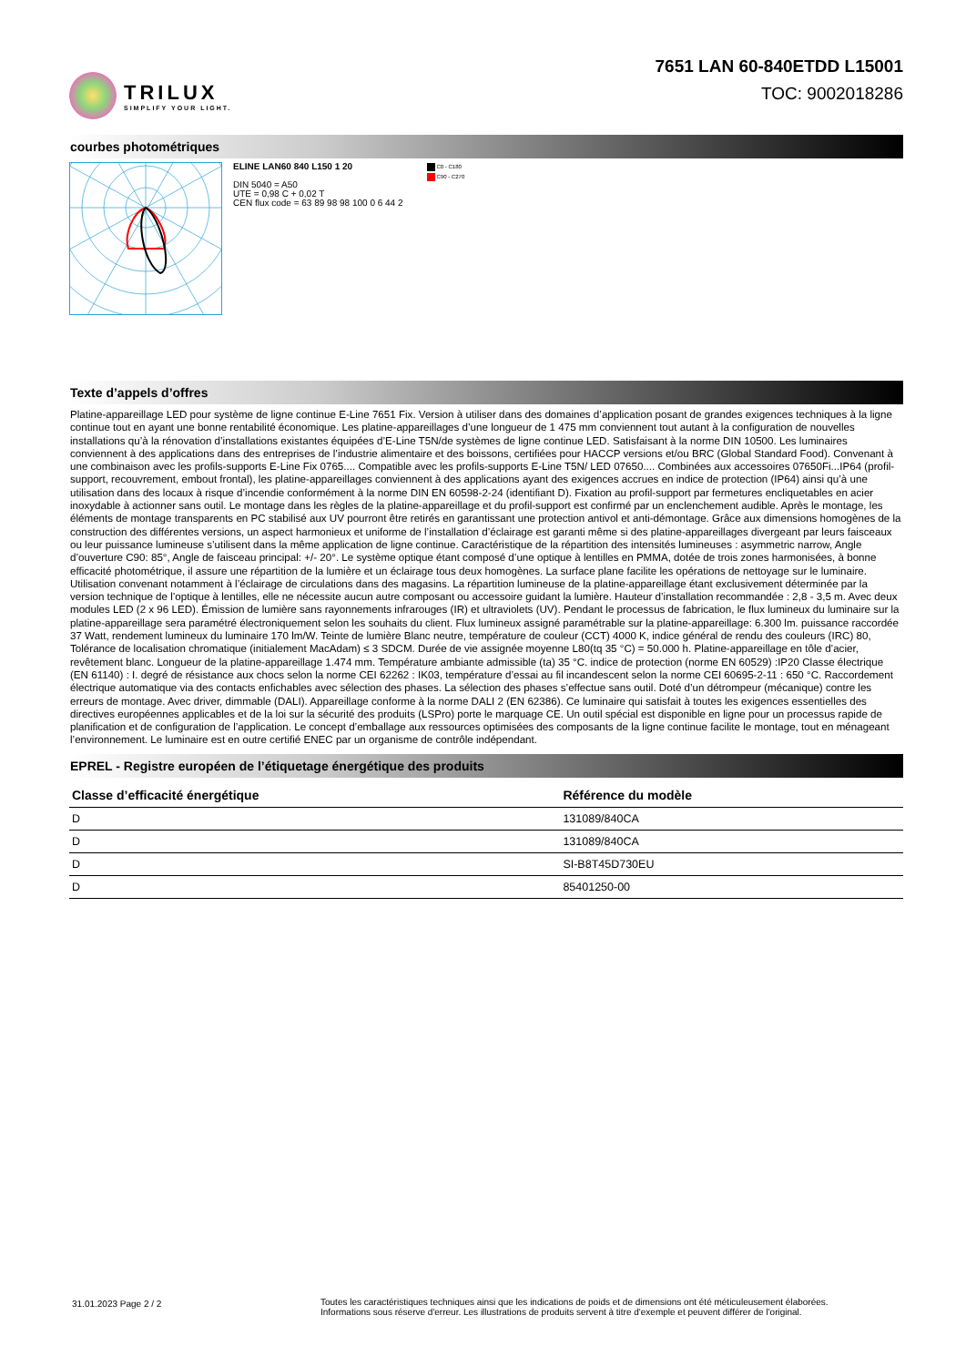TRILUX
SIMPLIFY YOUR LIGHT.
7651 LAN 60-840ETDD L15001
TOC: 9002018286
courbes photométriques
ELINE LAN60 840 L150 1 20
DIN 5040 = A50
UTE = 0,98 C + 0,02 T
CEN flux code = 63 89 98 98 100 0 6 44 2
C0 - C180
C90 - C270
Texte d’appels d’offres
Platine-appareillage LED pour système de ligne continue E-Line 7651 Fix. Version à utiliser dans des domaines d’application posant de grandes exigences techniques à la ligne continue tout en ayant une bonne rentabilité économique. Les platine-appareillages d’une longueur de 1 475 mm conviennent tout autant à la configuration de nouvelles installations qu’à la rénovation d’installations existantes équipées d’E-Line T5N/de systèmes de ligne continue LED. Satisfaisant à la norme DIN 10500. Les luminaires conviennent à des applications dans des entreprises de l’industrie alimentaire et des boissons, certifiées pour HACCP versions et/ou BRC (Global Standard Food). Convenant à une combinaison avec les profils-supports E-Line Fix 0765.... Compatible avec les profils-supports E-Line T5N/ LED 07650.... Combinées aux accessoires 07650Fi...IP64 (profil-support, recouvrement, embout frontal), les platine-appareillages conviennent à des applications ayant des exigences accrues en indice de protection (IP64) ainsi qu’à une utilisation dans des locaux à risque d’incendie conformément à la norme DIN EN 60598-2-24 (identifiant D). Fixation au profil-support par fermetures encliquetables en acier inoxydable à actionner sans outil. Le montage dans les règles de la platine-appareillage et du profil-support est confirmé par un enclenchement audible. Après le montage, les éléments de montage transparents en PC stabilisé aux UV pourront être retirés en garantissant une protection antivol et anti-démontage. Grâce aux dimensions homogènes de la construction des différentes versions, un aspect harmonieux et uniforme de l’installation d’éclairage est garanti même si des platine-appareillages divergeant par leurs faisceaux ou leur puissance lumineuse s’utilisent dans la même application de ligne continue. Caractéristique de la répartition des intensités lumineuses : asymmetric narrow, Angle d’ouverture C90: 85°, Angle de faisceau principal: +/- 20°. Le système optique étant composé d’une optique à lentilles en PMMA, dotée de trois zones harmonisées, à bonne efficacité photométrique, il assure une répartition de la lumière et un éclairage tous deux homogènes. La surface plane facilite les opérations de nettoyage sur le luminaire. Utilisation convenant notamment à l’éclairage de circulations dans des magasins. La répartition lumineuse de la platine-appareillage étant exclusivement déterminée par la version technique de l’optique à lentilles, elle ne nécessite aucun autre composant ou accessoire guidant la lumière. Hauteur d’installation recommandée : 2,8 - 3,5 m. Avec deux modules LED (2 x 96 LED). Émission de lumière sans rayonnements infrarouges (IR) et ultraviolets (UV). Pendant le processus de fabrication, le flux lumineux du luminaire sur la platine-appareillage sera paramétré électroniquement selon les souhaits du client. Flux lumineux assigné paramétrable sur la platine-appareillage: 6.300 lm. puissance raccordée 37 Watt, rendement lumineux du luminaire 170 lm/W. Teinte de lumière Blanc neutre, température de couleur (CCT) 4000 K, indice général de rendu des couleurs (IRC) 80, Tolérance de localisation chromatique (initialement MacAdam) ≤ 3 SDCM. Durée de vie assignée moyenne L80(tq 35 °C) = 50.000 h. Platine-appareillage en tôle d’acier, revêtement blanc. Longueur de la platine-appareillage 1.474 mm. Température ambiante admissible (ta) 35 °C. indice de protection (norme EN 60529) :IP20 Classe électrique (EN 61140) : I. degré de résistance aux chocs selon la norme CEI 62262 : IK03, température d’essai au fil incandescent selon la norme CEI 60695-2-11 : 650 °C. Raccordement électrique automatique via des contacts enfichables avec sélection des phases. La sélection des phases s’effectue sans outil. Doté d’un détrompeur (mécanique) contre les erreurs de montage. Avec driver, dimmable (DALI). Appareillage conforme à la norme DALI 2 (EN 62386). Ce luminaire qui satisfait à toutes les exigences essentielles des directives européennes applicables et de la loi sur la sécurité des produits (LSPro) porte le marquage CE. Un outil spécial est disponible en ligne pour un processus rapide de planification et de configuration de l’application. Le concept d’emballage aux ressources optimisées des composants de la ligne continue facilite le montage, tout en ménageant l’environnement. Le luminaire est en outre certifié ENEC par un organisme de contrôle indépendant.
EPREL - Registre européen de l’étiquetage énergétique des produits
| Classe d’efficacité énergétique | Référence du modèle |
| --- | --- |
| D | 131089/840CA |
| D | 131089/840CA |
| D | SI-B8T45D730EU |
| D | 85401250-00 |
31.01.2023 Page 2 / 2 Toutes les caractéristiques techniques ainsi que les indications de poids et de dimensions ont été méticuleusement élaborées.
Informations sous réserve d'erreur. Les illustrations de produits servent à titre d'exemple et peuvent différer de l'original.